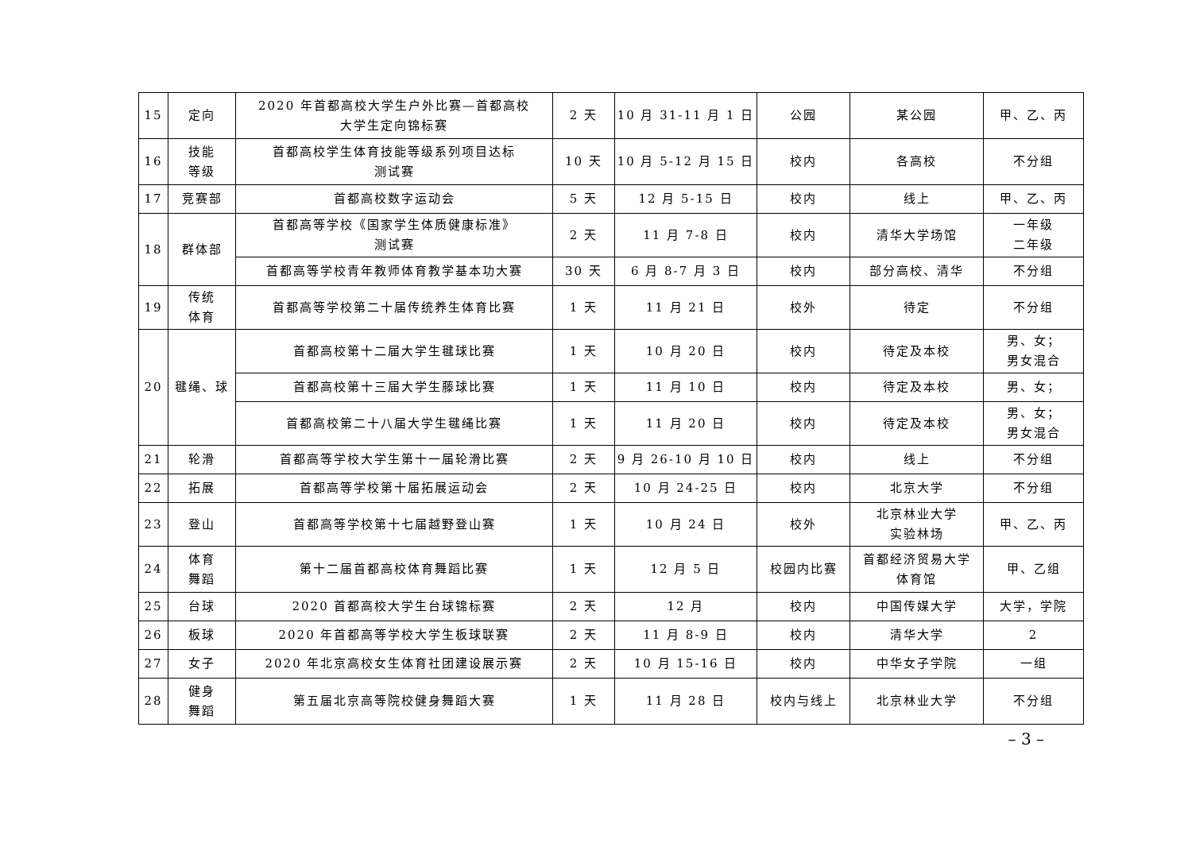| 15 | 定向 | 2020 年首都高校大学生户外比赛—首都高校 大学生定向锦标赛 | 2 天 | 10 月 31-11 月 1 日 | 公园 | 某公园 | 甲、乙、丙 |
| 16 | 技能 等级 | 首都高校学生体育技能等级系列项目达标 测试赛 | 10 天 | 10 月 5-12 月 15 日 | 校内 | 各高校 | 不分组 |
| 17 | 竞赛部 | 首都高校数字运动会 | 5 天 | 12 月 5-15 日 | 校内 | 线上 | 甲、乙、丙 |
| 18 | 群体部 | 首都高等学校《国家学生体质健康标准》 测试赛 | 2 天 | 11 月 7-8 日 | 校内 | 清华大学场馆 | 一年级 二年级 |
| | | 首都高等学校青年教师体育教学基本功大赛 | 30 天 | 6 月 8-7 月 3 日 | 校内 | 部分高校、清华 | 不分组 |
| 19 | 传统 体育 | 首都高等学校第二十届传统养生体育比赛 | 1 天 | 11 月 21 日 | 校外 | 待定 | 不分组 |
| 20 | 毽绳、球 | 首都高校第十二届大学生毽球比赛 | 1 天 | 10 月 20 日 | 校内 | 待定及本校 | 男、女； 男女混合 |
| | | 首都高校第十三届大学生藤球比赛 | 1 天 | 11 月 10 日 | 校内 | 待定及本校 | 男、女； |
| | | 首都高校第二十八届大学生毽绳比赛 | 1 天 | 11 月 20 日 | 校内 | 待定及本校 | 男、女； 男女混合 |
| 21 | 轮滑 | 首都高等学校大学生第十一届轮滑比赛 | 2 天 | 9 月 26-10 月 10 日 | 校内 | 线上 | 不分组 |
| 22 | 拓展 | 首都高等学校第十届拓展运动会 | 2 天 | 10 月 24-25 日 | 校内 | 北京大学 | 不分组 |
| 23 | 登山 | 首都高等学校第十七届越野登山赛 | 1 天 | 10 月 24 日 | 校外 | 北京林业大学 实验林场 | 甲、乙、丙 |
| 24 | 体育 舞蹈 | 第十二届首都高校体育舞蹈比赛 | 1 天 | 12 月 5 日 | 校园内比赛 | 首都经济贸易大学 体育馆 | 甲、乙组 |
| 25 | 台球 | 2020 首都高校大学生台球锦标赛 | 2 天 | 12 月 | 校内 | 中国传媒大学 | 大学，学院 |
| 26 | 板球 | 2020 年首都高等学校大学生板球联赛 | 2 天 | 11 月 8-9 日 | 校内 | 清华大学 | 2 |
| 27 | 女子 | 2020 年北京高校女生体育社团建设展示赛 | 2 天 | 10 月 15-16 日 | 校内 | 中华女子学院 | 一组 |
| 28 | 健身 舞蹈 | 第五届北京高等院校健身舞蹈大赛 | 1 天 | 11 月 28 日 | 校内与线上 | 北京林业大学 | 不分组 |
– 3 –